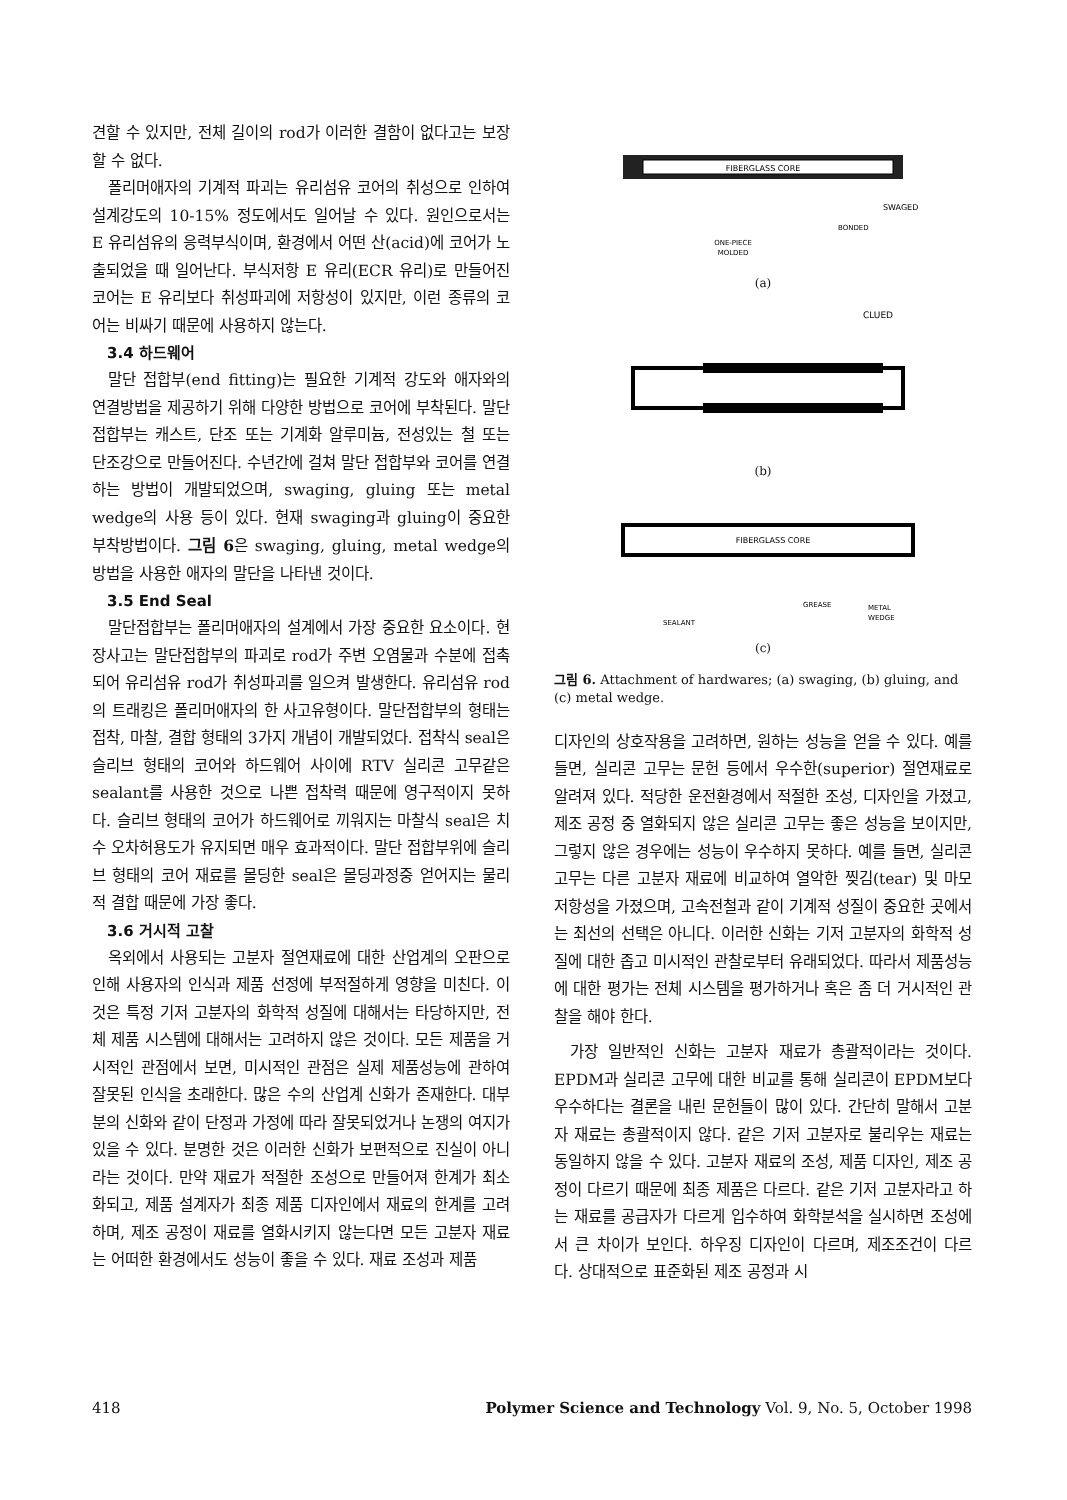견할 수 있지만, 전체 길이의 rod가 이러한 결함이 없다고는 보장할 수 없다.
폴리머애자의 기계적 파괴는 유리섬유 코어의 취성으로 인하여 설계강도의 10-15% 정도에서도 일어날 수 있다. 원인으로서는 E 유리섬유의 응력부식이며, 환경에서 어떤 산(acid)에 코어가 노출되었을 때 일어난다. 부식저항 E 유리(ECR 유리)로 만들어진 코어는 E 유리보다 취성파괴에 저항성이 있지만, 이런 종류의 코어는 비싸기 때문에 사용하지 않는다.
3.4 하드웨어
말단 접합부(end fitting)는 필요한 기계적 강도와 애자와의 연결방법을 제공하기 위해 다양한 방법으로 코어에 부착된다. 말단 접합부는 캐스트, 단조 또는 기계화 알루미늄, 전성있는 철 또는 단조강으로 만들어진다. 수년간에 걸쳐 말단 접합부와 코어를 연결하는 방법이 개발되었으며, swaging, gluing 또는 metal wedge의 사용 등이 있다. 현재 swaging과 gluing이 중요한 부착방법이다. 그림 6은 swaging, gluing, metal wedge의 방법을 사용한 애자의 말단을 나타낸 것이다.
3.5 End Seal
말단접합부는 폴리머애자의 설계에서 가장 중요한 요소이다. 현장사고는 말단접합부의 파괴로 rod가 주변 오염물과 수분에 접촉되어 유리섬유 rod가 취성파괴를 일으켜 발생한다. 유리섬유 rod의 트래킹은 폴리머애자의 한 사고유형이다. 말단접합부의 형태는 접착, 마찰, 결합 형태의 3가지 개념이 개발되었다. 접착식 seal은 슬리브 형태의 코어와 하드웨어 사이에 RTV 실리콘 고무같은 sealant를 사용한 것으로 나쁜 접착력 때문에 영구적이지 못하다. 슬리브 형태의 코어가 하드웨어로 끼워지는 마찰식 seal은 치수 오차허용도가 유지되면 매우 효과적이다. 말단 접합부위에 슬리브 형태의 코어 재료를 몰딩한 seal은 몰딩과정중 얻어지는 물리적 결합 때문에 가장 좋다.
3.6 거시적 고찰
옥외에서 사용되는 고분자 절연재료에 대한 산업계의 오판으로 인해 사용자의 인식과 제품 선정에 부적절하게 영향을 미친다. 이것은 특정 기저 고분자의 화학적 성질에 대해서는 타당하지만, 전체 제품 시스템에 대해서는 고려하지 않은 것이다. 모든 제품을 거시적인 관점에서 보면, 미시적인 관점은 실제 제품성능에 관하여 잘못된 인식을 초래한다. 많은 수의 산업계 신화가 존재한다. 대부분의 신화와 같이 단정과 가정에 따라 잘못되었거나 논쟁의 여지가 있을 수 있다. 분명한 것은 이러한 신화가 보편적으로 진실이 아니라는 것이다. 만약 재료가 적절한 조성으로 만들어져 한계가 최소화되고, 제품 설계자가 최종 제품 디자인에서 재료의 한계를 고려하며, 제조 공정이 재료를 열화시키지 않는다면 모든 고분자 재료는 어떠한 환경에서도 성능이 좋을 수 있다. 재료 조성과 제품
FIBERGLASS CORE
SWAGED
BONDED
ONE-PIECE
MOLDED
(a)
CLUED
(b)
FIBERGLASS CORE
SEALANT
GREASE
METAL
WEDGE
(c)
그림 6. Attachment of hardwares; (a) swaging, (b) gluing, and (c) metal wedge.
디자인의 상호작용을 고려하면, 원하는 성능을 얻을 수 있다. 예를 들면, 실리콘 고무는 문헌 등에서 우수한(superior) 절연재료로 알려져 있다. 적당한 운전환경에서 적절한 조성, 디자인을 가졌고, 제조 공정 중 열화되지 않은 실리콘 고무는 좋은 성능을 보이지만, 그렇지 않은 경우에는 성능이 우수하지 못하다. 예를 들면, 실리콘 고무는 다른 고분자 재료에 비교하여 열악한 찢김(tear) 및 마모 저항성을 가졌으며, 고속전철과 같이 기계적 성질이 중요한 곳에서는 최선의 선택은 아니다. 이러한 신화는 기저 고분자의 화학적 성질에 대한 좁고 미시적인 관찰로부터 유래되었다. 따라서 제품성능에 대한 평가는 전체 시스템을 평가하거나 혹은 좀 더 거시적인 관찰을 해야 한다.
가장 일반적인 신화는 고분자 재료가 총괄적이라는 것이다. EPDM과 실리콘 고무에 대한 비교를 통해 실리콘이 EPDM보다 우수하다는 결론을 내린 문헌들이 많이 있다. 간단히 말해서 고분자 재료는 총괄적이지 않다. 같은 기저 고분자로 불리우는 재료는 동일하지 않을 수 있다. 고분자 재료의 조성, 제품 디자인, 제조 공정이 다르기 때문에 최종 제품은 다르다. 같은 기저 고분자라고 하는 재료를 공급자가 다르게 입수하여 화학분석을 실시하면 조성에서 큰 차이가 보인다. 하우징 디자인이 다르며, 제조조건이 다르다. 상대적으로 표준화된 제조 공정과 시
418 Polymer Science and Technology Vol. 9, No. 5, October 1998